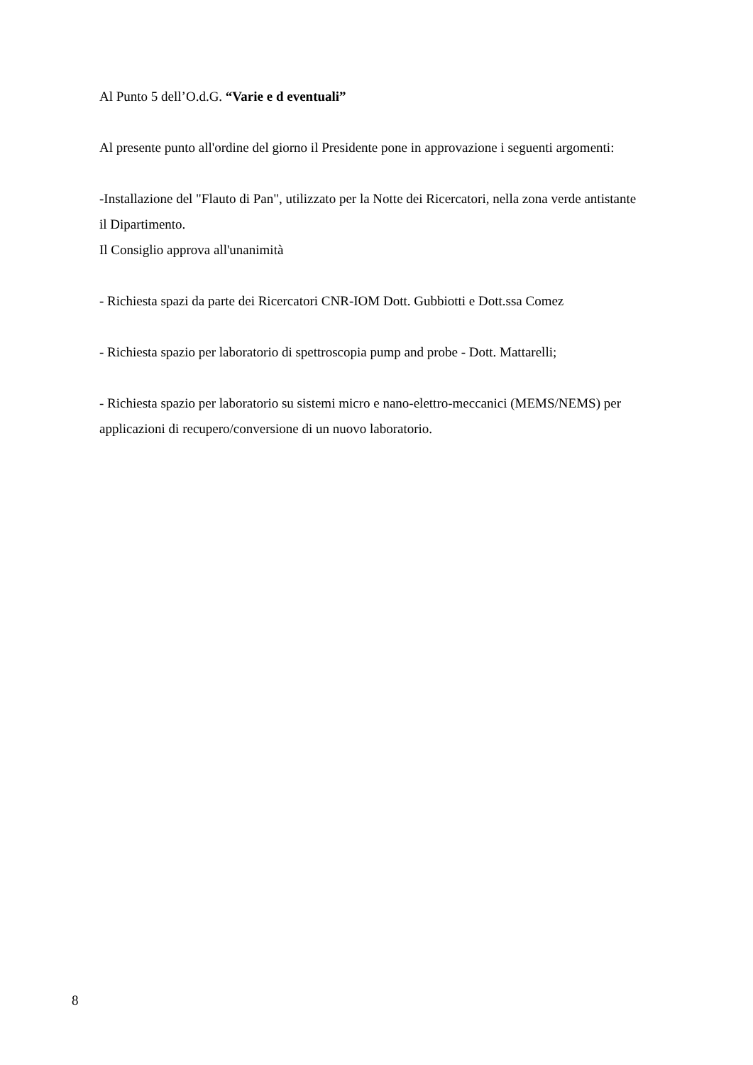Al Punto 5 dell’O.d.G. “Varie e d eventuali”
Al presente punto all'ordine del giorno il Presidente pone in approvazione i seguenti argomenti:
-Installazione del "Flauto di Pan", utilizzato per la Notte dei Ricercatori, nella zona verde antistante il Dipartimento.
Il Consiglio approva all'unanimità
- Richiesta spazi da parte dei Ricercatori CNR-IOM Dott. Gubbiotti e Dott.ssa Comez
- Richiesta spazio per laboratorio di spettroscopia pump and probe - Dott. Mattarelli;
- Richiesta spazio per laboratorio su sistemi micro e nano-elettro-meccanici (MEMS/NEMS) per applicazioni di recupero/conversione di un nuovo laboratorio.
8